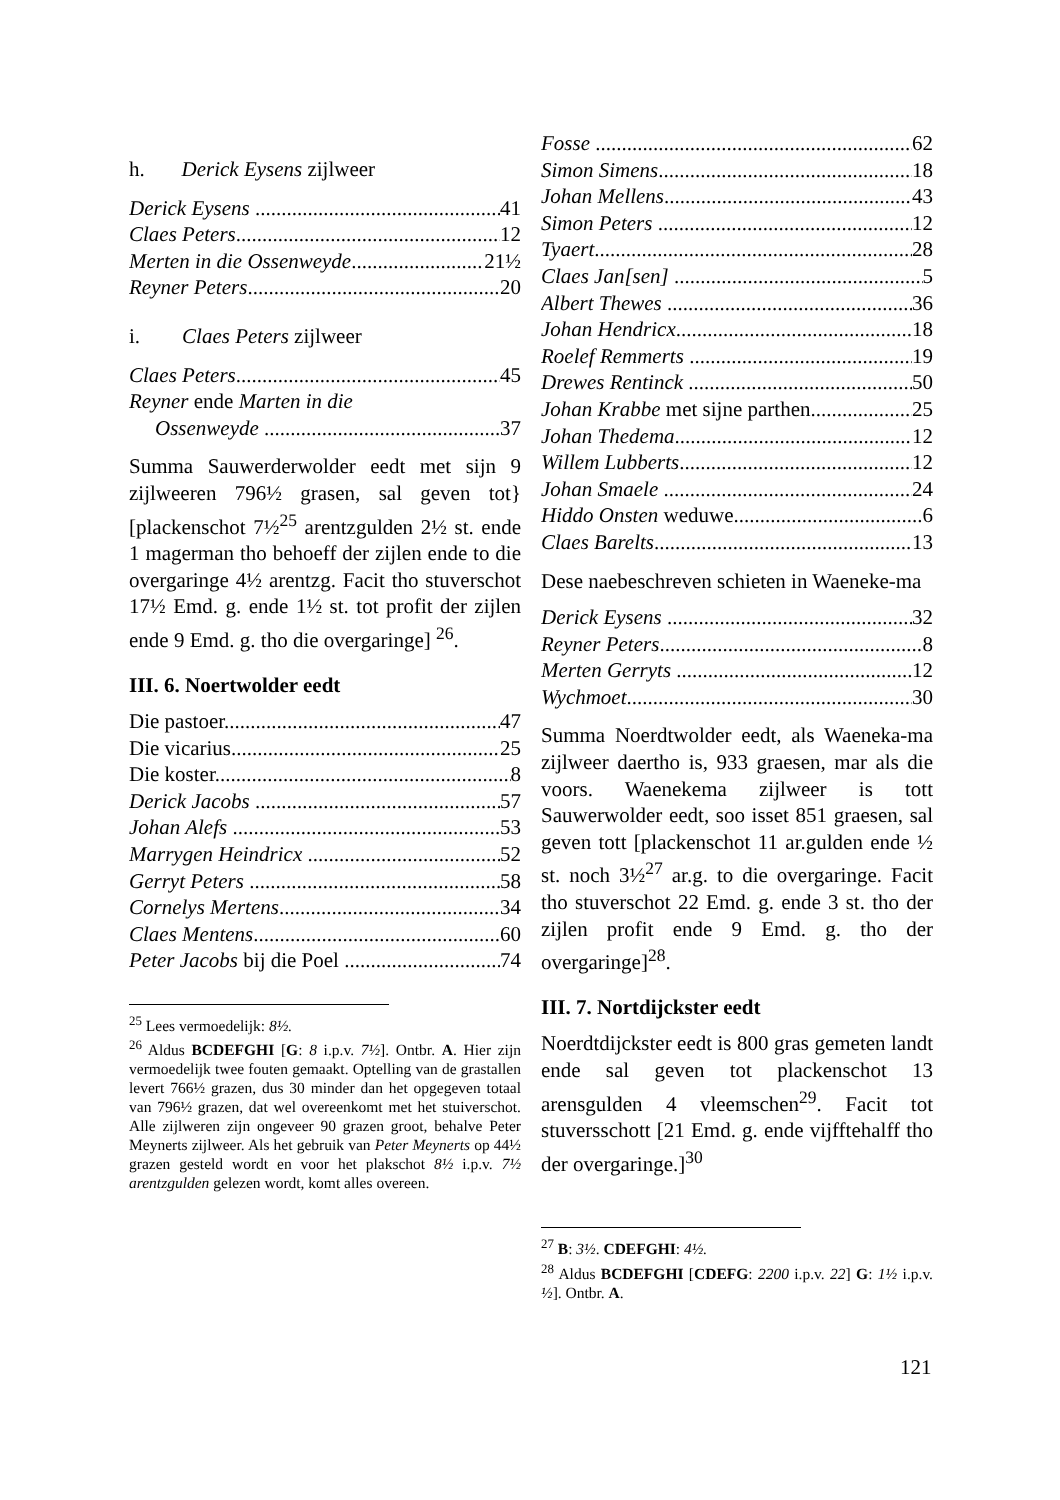h. Derick Eysens zijlweer
Derick Eysens 41
Claes Peters 12
Merten in die Ossenweyde 21½
Reyner Peters 20
i. Claes Peters zijlweer
Claes Peters 45
Reyner ende Marten in die
Ossenweyde 37
Summa Sauwerderwolder eedt met sijn 9 zijlweeren 796½ grasen, sal geven tot}[plackenschot 7½<sup>25</sup> arentzgulden 2½ st. ende 1 magerman tho behoeff der zijlen ende to die overgaringe 4½ arentzg. Facit tho stuverschot 17½ Emd. g. ende 1½ st. tot profit der zijlen ende 9 Emd. g. tho die overgaringe] <sup>26</sup>.
III. 6. Noertwolder eedt
Die pastoer 47
Die vicarius 25
Die koster 8
Derick Jacobs 57
Johan Alefs 53
Marrygen Heindricx 52
Gerryt Peters 58
Cornelys Mertens 34
Claes Mentens 60
Peter Jacobs bij die Poel 74
<sup>25</sup> Lees vermoedelijk: 8½.
<sup>26</sup> Aldus BCDEFGHI [G: 8 i.p.v. 7½]. Ontbr. A. Hier zijn vermoedelijk twee fouten gemaakt. Optelling van de grastallen levert 766½ grazen, dus 30 minder dan het opgegeven totaal van 796½ grazen, dat wel overeenkomt met het stuiverschot. Alle zijlweren zijn ongeveer 90 grazen groot, behalve Peter Meynerts zijlweer. Als het gebruik van Peter Meynerts op 44½ grazen gesteld wordt en voor het plakschot 8½ i.p.v. 7½ arentzgulden gelezen wordt, komt alles overeen.
Fosse 62
Simon Simens 18
Johan Mellens 43
Simon Peters 12
Tyaert 28
Claes Jan[sen] 5
Albert Thewes 36
Johan Hendricx 18
Roelef Remmerts 19
Drewes Rentinck 50
Johan Krabbe met sijne parthen 25
Johan Thedema 12
Willem Lubberts 12
Johan Smaele 24
Hiddo Onsten weduwe 6
Claes Barelts 13
Dese naebeschreven schieten in Waeneke-ma
Derick Eysens 32
Reyner Peters 8
Merten Gerryts 12
Wychmoet 30
Summa Noerdtwolder eedt, als Waeneka-ma zijlweer daertho is, 933 graesen, mar als die voors. Waenekema zijlweer is tott Sauwerwolder eedt, soo isset 851 graesen, sal geven tott [plackenschot 11 ar.gulden ende ½ st. noch 3½<sup>27</sup> ar.g. to die overgaringe. Facit tho stuverschot 22 Emd. g. ende 3 st. tho der zijlen profit ende 9 Emd. g. tho der overgaringe]<sup>28</sup>.
III. 7. Nortdijckster eedt
Noerdtdijckster eedt is 800 gras gemeten landt ende sal geven tot plackenschot 13 arensgulden 4 vleemschen<sup>29</sup>. Facit tot stuversschott [21 Emd. g. ende vijfftehalff tho der overgaringe.]<sup>30</sup>
<sup>27</sup> B: 3½. CDEFGHI: 4½.
<sup>28</sup> Aldus BCDEFGHI [CDEFG: 2200 i.p.v. 22] G: 1½ i.p.v. ½]. Ontbr. A.
121